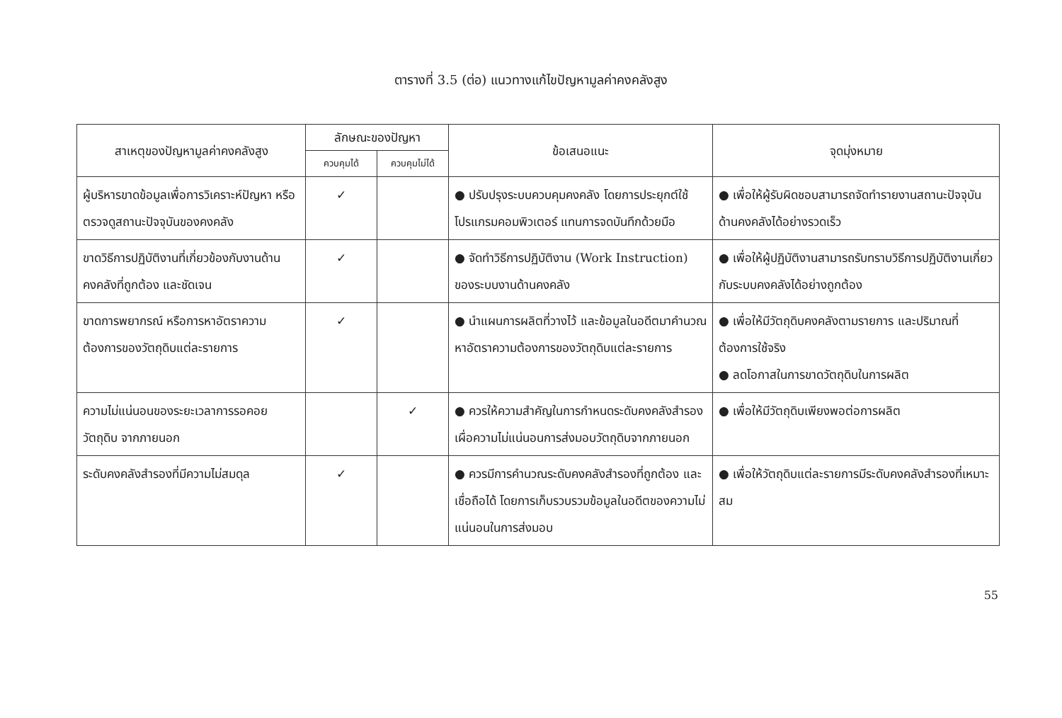ตารางที่ 3.5 (ต่อ) แนวทางแก้ไขปัญหามูลค่าคงคลังสูง
| สาเหตุของปัญหามูลค่าคงคลังสูง | ลักษณะของปัญหา | | ข้อเสนอแนะ | จุดมุ่งหมาย |
| --- | --- | --- | --- | --- |
| | ควบคุมได้ | ควบคุมไม่ได้ | | |
| ผู้บริหารขาดข้อมูลเพื่อการวิเคราะห์ปัญหา หรือตรวจดูสถานะปัจจุบันของคงคลัง | ✓ | | ● ปรับปรุงระบบควบคุมคงคลัง โดยการประยุกต์ใช้โปรแกรมคอมพิวเตอร์ แทนการจดบันทึกด้วยมือ | ● เพื่อให้ผู้รับผิดชอบสามารถจัดทำรายงานสถานะปัจจุบันด้านคงคลังได้อย่างรวดเร็ว |
| ขาดวิธีการปฏิบัติงานที่เกี่ยวข้องกับงานด้านคงคลังที่ถูกต้อง และชัดเจน | ✓ | | ● จัดทำวิธีการปฏิบัติงาน (Work Instruction) ของระบบงานด้านคงคลัง | ● เพื่อให้ผู้ปฏิบัติงานสามารถรับทราบวิธีการปฏิบัติงานเกี่ยวกับระบบคงคลังได้อย่างถูกต้อง |
| ขาดการพยากรณ์ หรือการหาอัตราความต้องการของวัตถุดิบแต่ละรายการ | ✓ | | ● นำแผนการผลิตที่วางไว้ และข้อมูลในอดีตมาคำนวณหาอัตราความต้องการของวัตถุดิบแต่ละรายการ | ● เพื่อให้มีวัตถุดิบคงคลังตามรายการ และปริมาณที่ต้องการใช้จริง ● ลดโอกาสในการขาดวัตถุดิบในการผลิต |
| ความไม่แน่นอนของระยะเวลาการรอคอยวัตถุดิบ จากภายนอก | | ✓ | ● ควรให้ความสำคัญในการกำหนดระดับคงคลังสำรอง เผื่อความไม่แน่นอนการส่งมอบวัตถุดิบจากภายนอก | ● เพื่อให้มีวัตถุดิบเพียงพอต่อการผลิต |
| ระดับคงคลังสำรองที่มีความไม่สมดุล | ✓ | | ● ควรมีการคำนวณระดับคงคลังสำรองที่ถูกต้อง และเชื่อถือได้ โดยการเก็บรวบรวมข้อมูลในอดีตของความไม่แน่นอนในการส่งมอบ | ● เพื่อให้วัตถุดิบแต่ละรายการมีระดับคงคลังสำรองที่เหมาะสม |
55